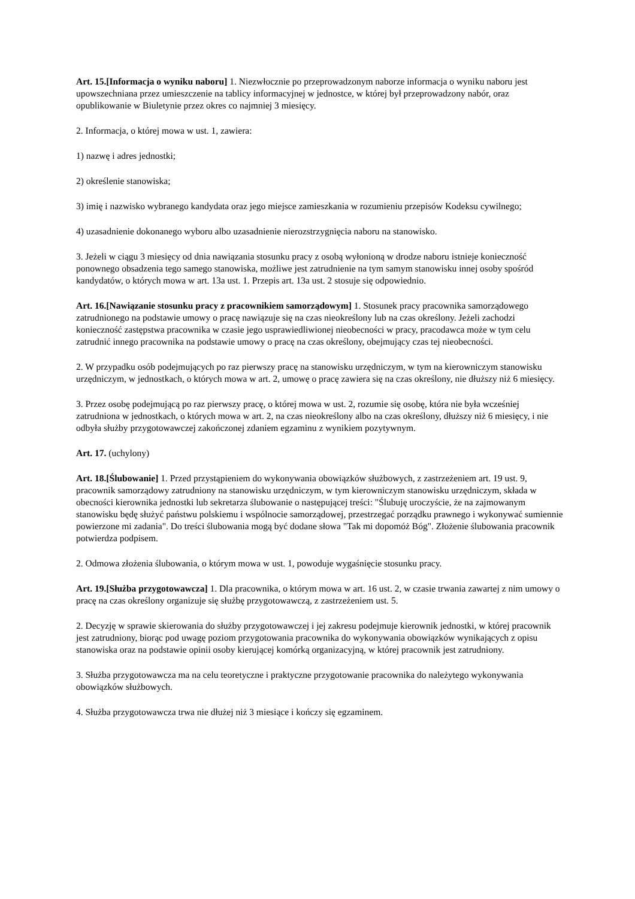Art. 15.[Informacja o wyniku naboru] 1. Niezwłocznie po przeprowadzonym naborze informacja o wyniku naboru jest upowszechniana przez umieszczenie na tablicy informacyjnej w jednostce, w której był przeprowadzony nabór, oraz opublikowanie w Biuletynie przez okres co najmniej 3 miesięcy.
2. Informacja, o której mowa w ust. 1, zawiera:
1) nazwę i adres jednostki;
2) określenie stanowiska;
3) imię i nazwisko wybranego kandydata oraz jego miejsce zamieszkania w rozumieniu przepisów Kodeksu cywilnego;
4) uzasadnienie dokonanego wyboru albo uzasadnienie nierozstrzygnięcia naboru na stanowisko.
3. Jeżeli w ciągu 3 miesięcy od dnia nawiązania stosunku pracy z osobą wyłonioną w drodze naboru istnieje konieczność ponownego obsadzenia tego samego stanowiska, możliwe jest zatrudnienie na tym samym stanowisku innej osoby spośród kandydatów, o których mowa w art. 13a ust. 1. Przepis art. 13a ust. 2 stosuje się odpowiednio.
Art. 16.[Nawiązanie stosunku pracy z pracownikiem samorządowym] 1. Stosunek pracy pracownika samorządowego zatrudnionego na podstawie umowy o pracę nawiązuje się na czas nieokreślony lub na czas określony. Jeżeli zachodzi konieczność zastępstwa pracownika w czasie jego usprawiedliwionej nieobecności w pracy, pracodawca może w tym celu zatrudnić innego pracownika na podstawie umowy o pracę na czas określony, obejmujący czas tej nieobecności.
2. W przypadku osób podejmujących po raz pierwszy pracę na stanowisku urzędniczym, w tym na kierowniczym stanowisku urzędniczym, w jednostkach, o których mowa w art. 2, umowę o pracę zawiera się na czas określony, nie dłuższy niż 6 miesięcy.
3. Przez osobę podejmującą po raz pierwszy pracę, o której mowa w ust. 2, rozumie się osobę, która nie była wcześniej zatrudniona w jednostkach, o których mowa w art. 2, na czas nieokreślony albo na czas określony, dłuższy niż 6 miesięcy, i nie odbyła służby przygotowawczej zakończonej zdaniem egzaminu z wynikiem pozytywnym.
Art. 17. (uchylony)
Art. 18.[Ślubowanie] 1. Przed przystąpieniem do wykonywania obowiązków służbowych, z zastrzeżeniem art. 19 ust. 9, pracownik samorządowy zatrudniony na stanowisku urzędniczym, w tym kierowniczym stanowisku urzędniczym, składa w obecności kierownika jednostki lub sekretarza ślubowanie o następującej treści: "Ślubuję uroczyście, że na zajmowanym stanowisku będę służyć państwu polskiemu i wspólnocie samorządowej, przestrzegać porządku prawnego i wykonywać sumiennie powierzone mi zadania". Do treści ślubowania mogą być dodane słowa "Tak mi dopomóż Bóg". Złożenie ślubowania pracownik potwierdza podpisem.
2. Odmowa złożenia ślubowania, o którym mowa w ust. 1, powoduje wygaśnięcie stosunku pracy.
Art. 19.[Służba przygotowawcza] 1. Dla pracownika, o którym mowa w art. 16 ust. 2, w czasie trwania zawartej z nim umowy o pracę na czas określony organizuje się służbę przygotowawczą, z zastrzeżeniem ust. 5.
2. Decyzję w sprawie skierowania do służby przygotowawczej i jej zakresu podejmuje kierownik jednostki, w której pracownik jest zatrudniony, biorąc pod uwagę poziom przygotowania pracownika do wykonywania obowiązków wynikających z opisu stanowiska oraz na podstawie opinii osoby kierującej komórką organizacyjną, w której pracownik jest zatrudniony.
3. Służba przygotowawcza ma na celu teoretyczne i praktyczne przygotowanie pracownika do należytego wykonywania obowiązków służbowych.
4. Służba przygotowawcza trwa nie dłużej niż 3 miesiące i kończy się egzaminem.